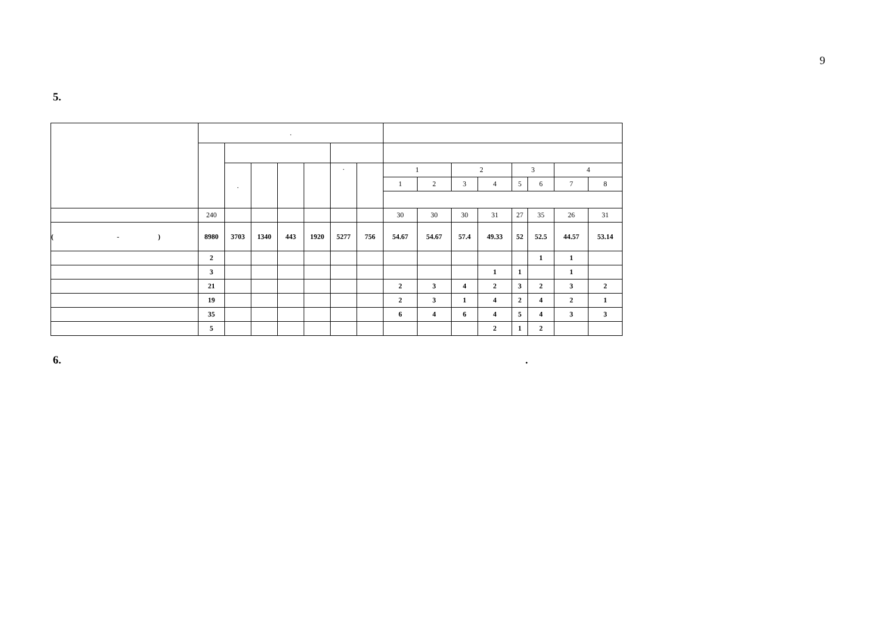9
5.
| | . | | | | | | | | | | | | | | |
| | | . | | | | . | | 1 | | 2 | | 3 | | 4 | |
| | | | | | | | | 1 | 2 | 3 | 4 | 5 | 6 | 7 | 8 |
| | 240 | | | | | | | 30 | 30 | 30 | 31 | 27 | 35 | 26 | 31 |
| ( - ) | 8980 | 3703 | 1340 | 443 | 1920 | 5277 | 756 | 54.67 | 54.67 | 57.4 | 49.33 | 52 | 52.5 | 44.57 | 53.14 |
| | 2 | | | | | | | | | | | | 1 | 1 | |
| | 3 | | | | | | | | | | 1 | 1 | | 1 | |
| | 21 | | | | | | | 2 | 3 | 4 | 2 | 3 | 2 | 3 | 2 |
| | 19 | | | | | | | 2 | 3 | 1 | 4 | 2 | 4 | 2 | 1 |
| | 35 | | | | | | | 6 | 4 | 6 | 4 | 5 | 4 | 3 | 3 |
| | 5 | | | | | | | | | | 2 | 1 | 2 | | |
6. .